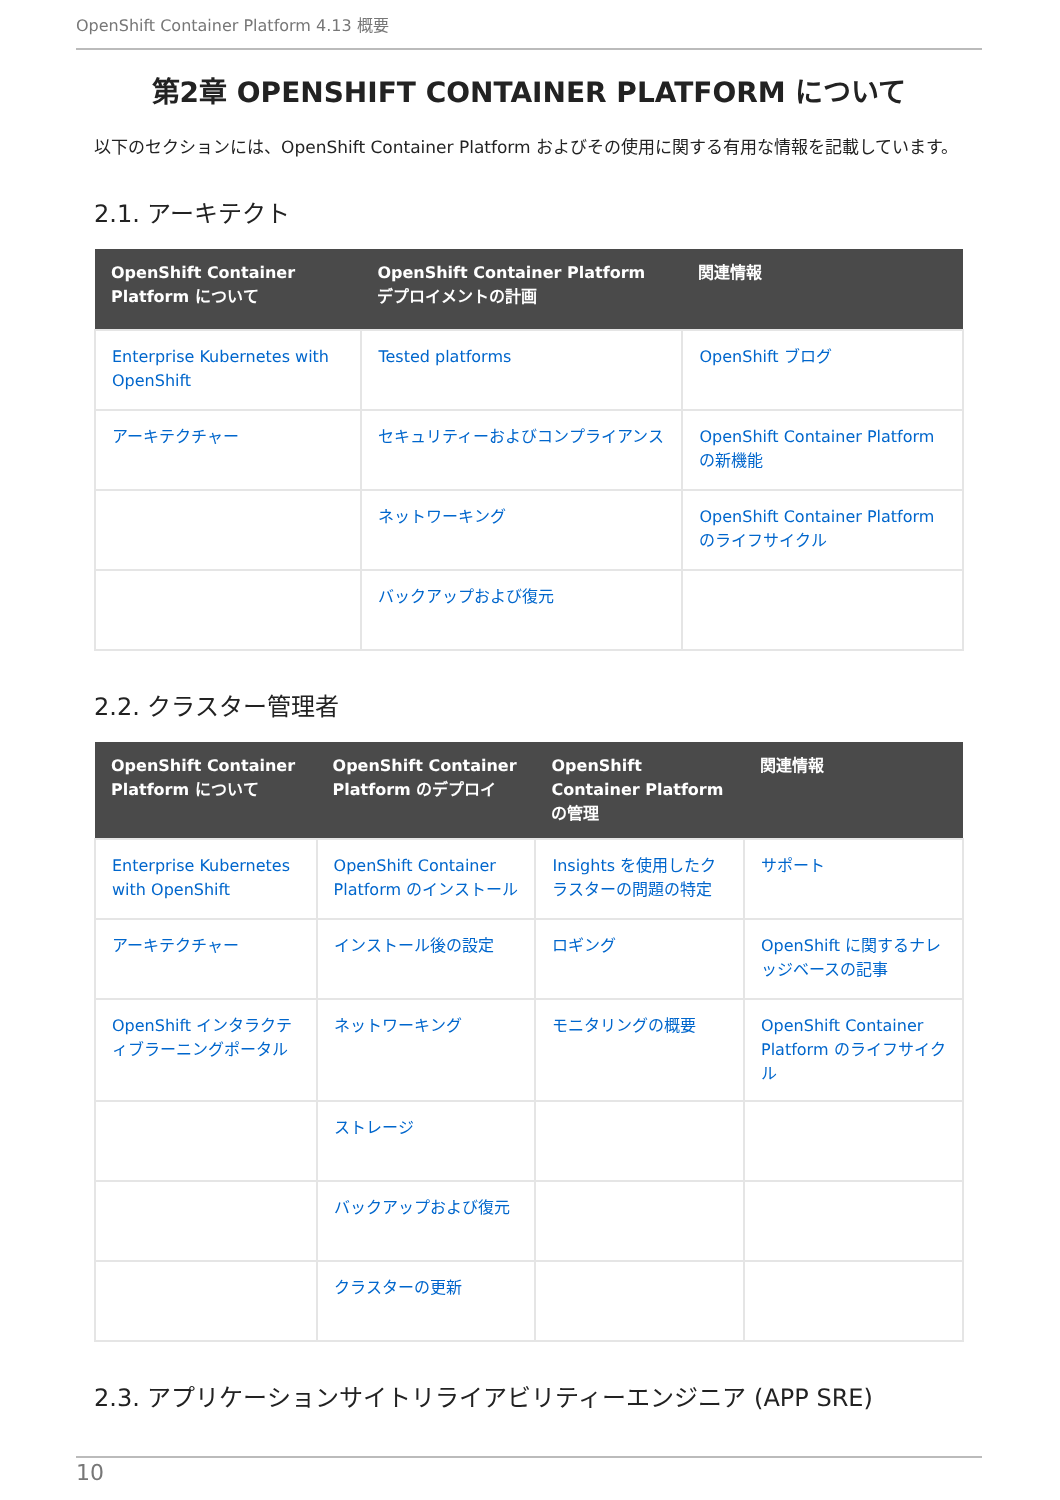OpenShift Container Platform 4.13 概要
第2章 OPENSHIFT CONTAINER PLATFORM について
以下のセクションには、OpenShift Container Platform およびその使用に関する有用な情報を記載しています。
2.1. アーキテクト
| OpenShift Container Platform について | OpenShift Container Platform デプロイメントの計画 | 関連情報 |
| --- | --- | --- |
| Enterprise Kubernetes with OpenShift | Tested platforms | OpenShift ブログ |
| アーキテクチャー | セキュリティーおよびコンプライアンス | OpenShift Container Platform の新機能 |
| | ネットワーキング | OpenShift Container Platform のライフサイクル |
| | バックアップおよび復元 | |
2.2. クラスター管理者
| OpenShift Container Platform について | OpenShift Container Platform のデプロイ | OpenShift Container Platform の管理 | 関連情報 |
| --- | --- | --- | --- |
| Enterprise Kubernetes with OpenShift | OpenShift Container Platform のインストール | Insights を使用したクラスターの問題の特定 | サポート |
| アーキテクチャー | インストール後の設定 | ロギング | OpenShift に関するナレッジベースの記事 |
| OpenShift インタラクティブラーニングポータル | ネットワーキング | モニタリングの概要 | OpenShift Container Platform のライフサイクル |
| | ストレージ | | |
| | バックアップおよび復元 | | |
| | クラスターの更新 | | |
2.3. アプリケーションサイトリライアビリティーエンジニア (APP SRE)
10